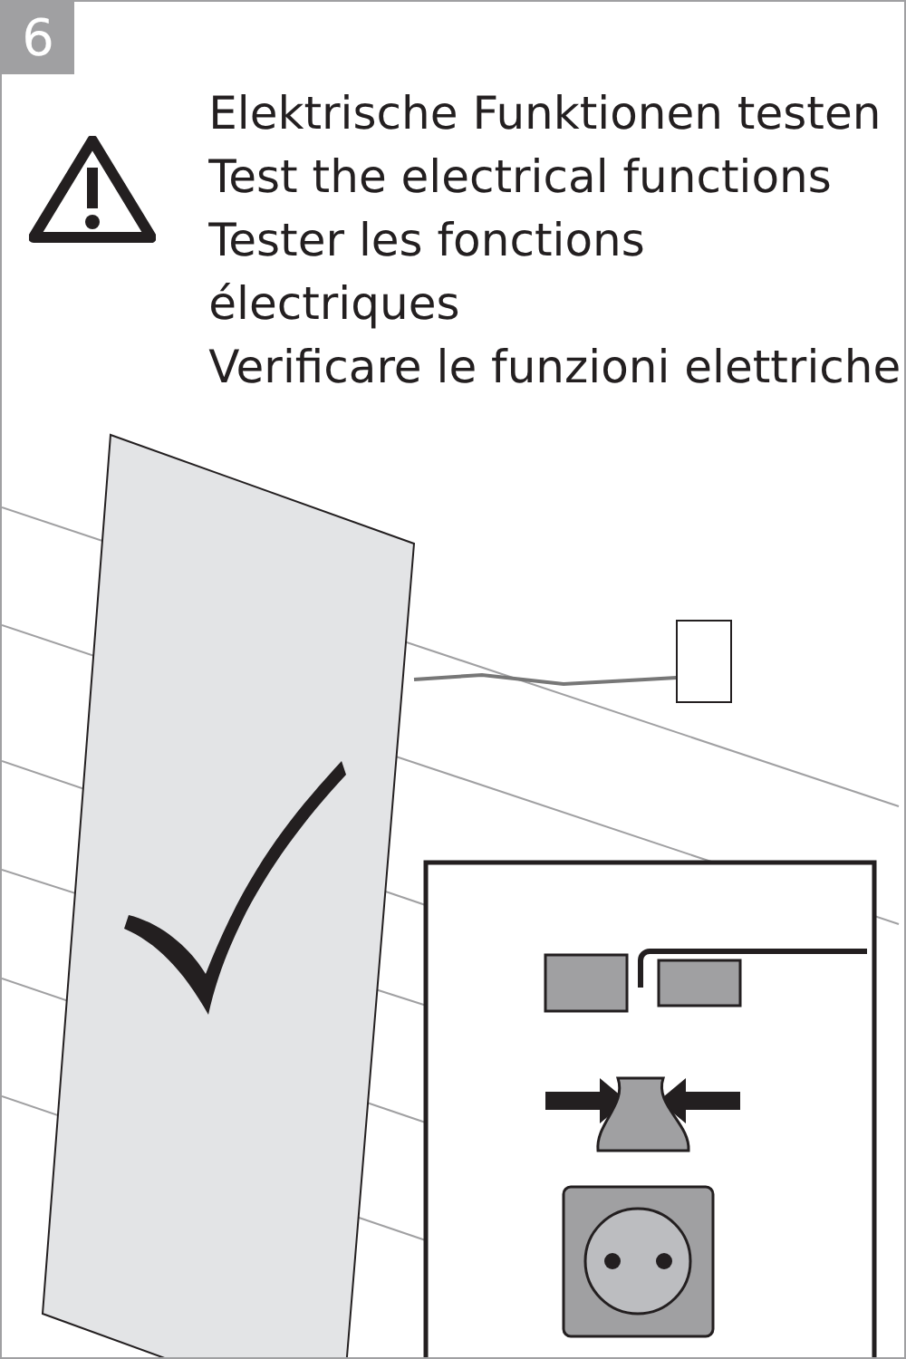6
Elektrische Funktionen testen
Test the electrical functions
Tester les fonctions électriques
Verificare le funzioni elettriche